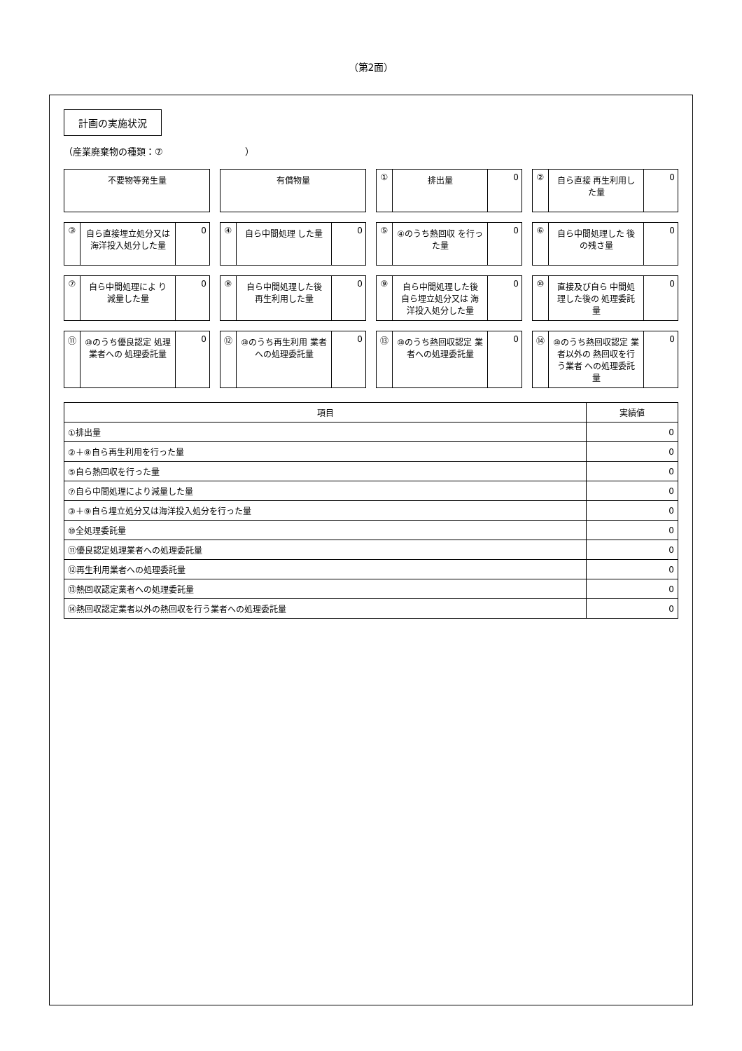（第2面）
計画の実施状況
（産業廃棄物の種類：⑦　　　　　　　　　）
不要物等発生量
有償物量
① 排出量 0
② 自ら直接 再生利用した量 0
③ 自ら直接埋立処分又は 海洋投入処分した量
0
④ 自ら中間処理 した量 0
⑤ ④のうち熱回収 を行った量 0
⑥ 自ら中間処理した 後の残さ量 0
⑦ 自ら中間処理によ り減量した量 0
⑧ 自ら中間処理した後 再生利用した量 0
⑨ 自ら中間処理した後 自ら埋立処分又は 海洋投入処分した量
0
⑩ 直接及び自ら 中間処理した後の 処理委託量
0
⑪ ⑩のうち優良認定 処理業者への 処理委託量
0
⑫ ⑩のうち再生利用 業者への処理委託量 0
⑬ ⑩のうち熱回収認定 業者への処理委託量
0
⑭ ⑩のうち熱回収認定 業者以外の 熱回収を行う業者 への処理委託量
0
| 項目 | 実績値 |
| --- | --- |
| ①排出量 | 0 |
| ②＋⑧自ら再生利用を行った量 | 0 |
| ⑤自ら熱回収を行った量 | 0 |
| ⑦自ら中間処理により減量した量 | 0 |
| ③＋⑨自ら埋立処分又は海洋投入処分を行った量 | 0 |
| ⑩全処理委託量 | 0 |
| ⑪優良認定処理業者への処理委託量 | 0 |
| ⑫再生利用業者への処理委託量 | 0 |
| ⑬熱回収認定業者への処理委託量 | 0 |
| ⑭熱回収認定業者以外の熱回収を行う業者への処理委託量 | 0 |